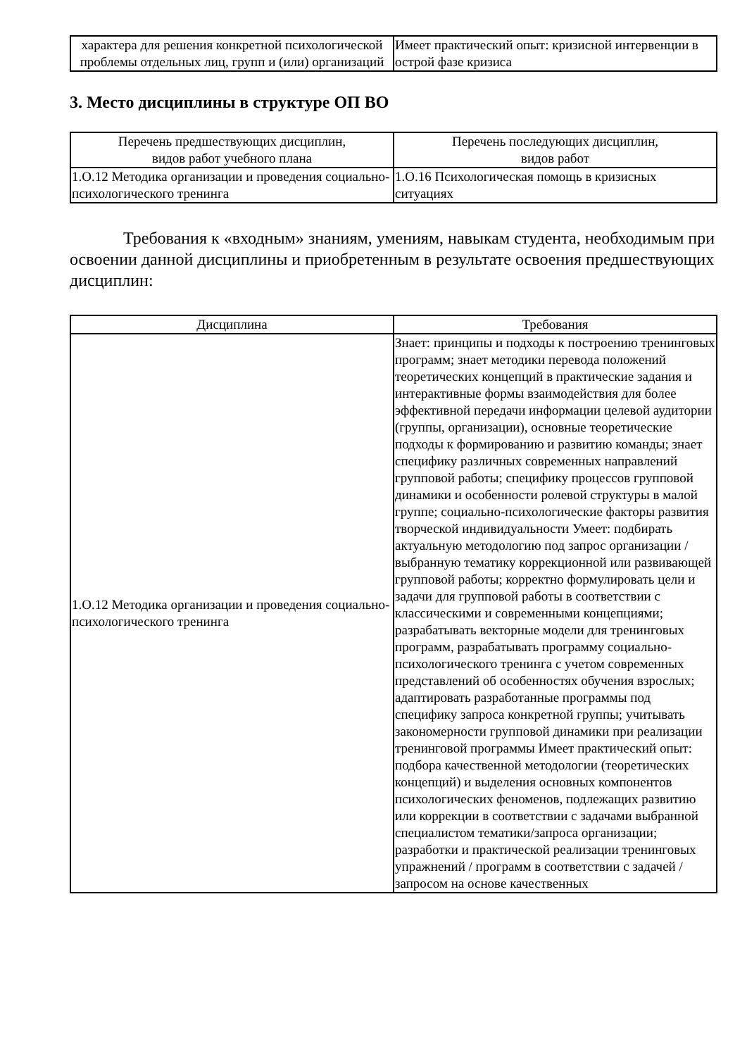| характера для решения конкретной психологической проблемы отдельных лиц, групп и (или) организаций | Имеет практический опыт: кризисной интервенции в острой фазе кризиса |
3. Место дисциплины в структуре ОП ВО
| Перечень предшествующих дисциплин, видов работ учебного плана | Перечень последующих дисциплин, видов работ |
| --- | --- |
| 1.О.12 Методика организации и проведения социально-психологического тренинга | 1.О.16 Психологическая помощь в кризисных ситуациях |
Требования к «входным» знаниям, умениям, навыкам студента, необходимым при освоении данной дисциплины и приобретенным в результате освоения предшествующих дисциплин:
| Дисциплина | Требования |
| --- | --- |
| 1.О.12 Методика организации и проведения социально-психологического тренинга | Знает: принципы и подходы к построению тренинговых программ; знает методики перевода положений теоретических концепций в практические задания и интерактивные формы взаимодействия для более эффективной передачи информации целевой аудитории (группы, организации), основные теоретические подходы к формированию и развитию команды; знает специфику различных современных направлений групповой работы; специфику процессов групповой динамики и особенности ролевой структуры в малой группе; социально-психологические факторы развития творческой индивидуальности Умеет: подбирать актуальную методологию под запрос организации / выбранную тематику коррекционной или развивающей групповой работы; корректно формулировать цели и задачи для групповой работы в соответствии с классическими и современными концепциями; разрабатывать векторные модели для тренинговых программ, разрабатывать программу социально-психологического тренинга с учетом современных представлений об особенностях обучения взрослых; адаптировать разработанные программы под специфику запроса конкретной группы; учитывать закономерности групповой динамики при реализации тренинговой программы Имеет практический опыт: подбора качественной методологии (теоретических концепций) и выделения основных компонентов психологических феноменов, подлежащих развитию или коррекции в соответствии с задачами выбранной специалистом тематики/запроса организации; разработки и практической реализации тренинговых упражнений / программ в соответствии с задачей / запросом на основе качественных |